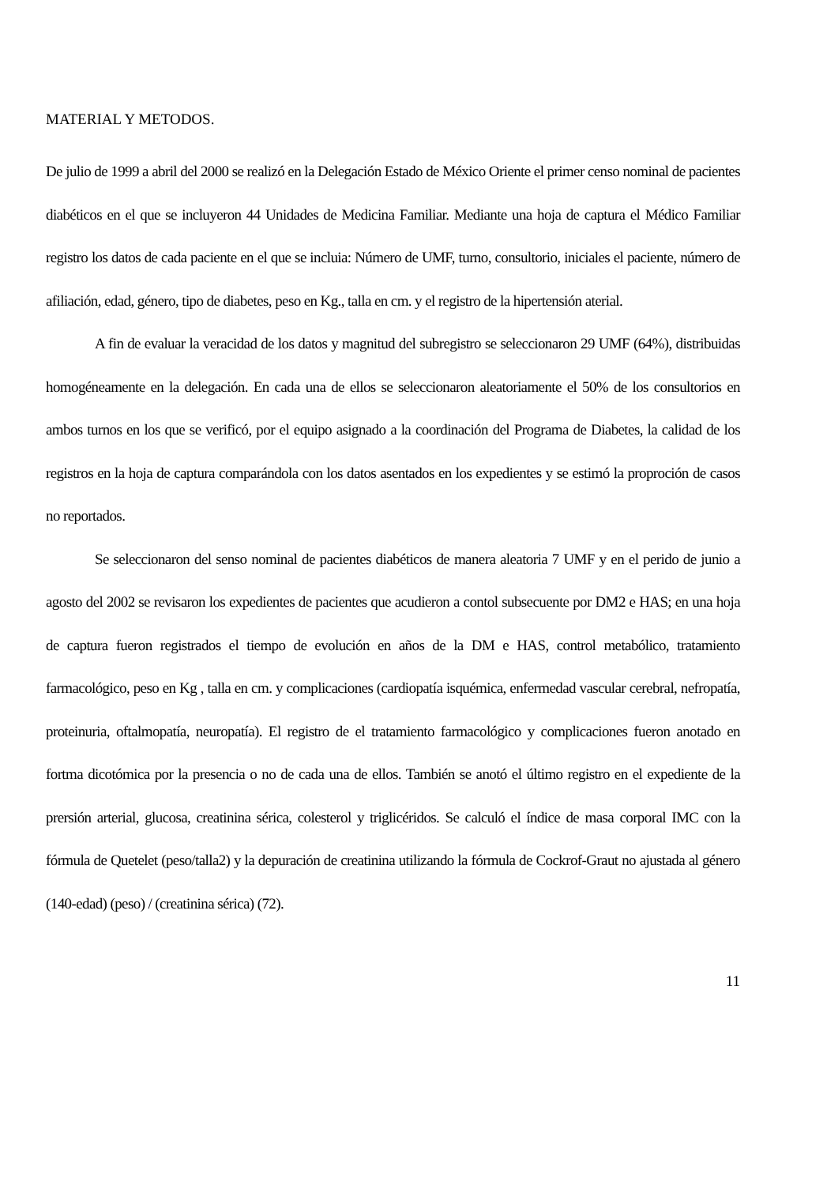MATERIAL Y METODOS.
De julio de 1999 a abril del 2000 se realizó en la Delegación Estado de México Oriente el primer censo nominal de pacientes diabéticos en el que se incluyeron 44 Unidades de Medicina Familiar. Mediante una hoja de captura el Médico Familiar registro los datos de cada paciente en el que se incluia: Número de UMF, turno, consultorio, iniciales el paciente, número de afiliación, edad, género, tipo de diabetes, peso en Kg., talla en cm. y el registro de la hipertensión aterial.
A fin de evaluar la veracidad de los datos y magnitud del subregistro se seleccionaron 29 UMF (64%), distribuidas homogéneamente en la delegación. En cada una de ellos se seleccionaron aleatoriamente el 50% de los consultorios en ambos turnos en los que se verificó, por el equipo asignado a la coordinación del Programa de Diabetes, la calidad de los registros en la hoja de captura comparándola con los datos asentados en los expedientes y se estimó la proproción de casos no reportados.
Se seleccionaron del senso nominal de pacientes diabéticos de manera aleatoria 7 UMF y en el perido de junio a agosto del 2002 se revisaron los expedientes de pacientes que acudieron a contol subsecuente por DM2 e HAS; en una hoja de captura fueron registrados el tiempo de evolución en años de la DM e HAS, control metabólico, tratamiento farmacológico, peso en Kg , talla en cm. y complicaciones (cardiopatía isquémica, enfermedad vascular cerebral, nefropatía, proteinuria, oftalmopatía, neuropatía). El registro de el tratamiento farmacológico y complicaciones fueron anotado en fortma dicotómica por la presencia o no de cada una de ellos. También se anotó el último registro en el expediente de la prersión arterial, glucosa, creatinina sérica, colesterol y triglicéridos. Se calculó el índice de masa corporal IMC con la fórmula de Quetelet (peso/talla2) y la depuración de creatinina utilizando la fórmula de Cockrof-Graut no ajustada al género (140-edad) (peso) / (creatinina sérica) (72).
11